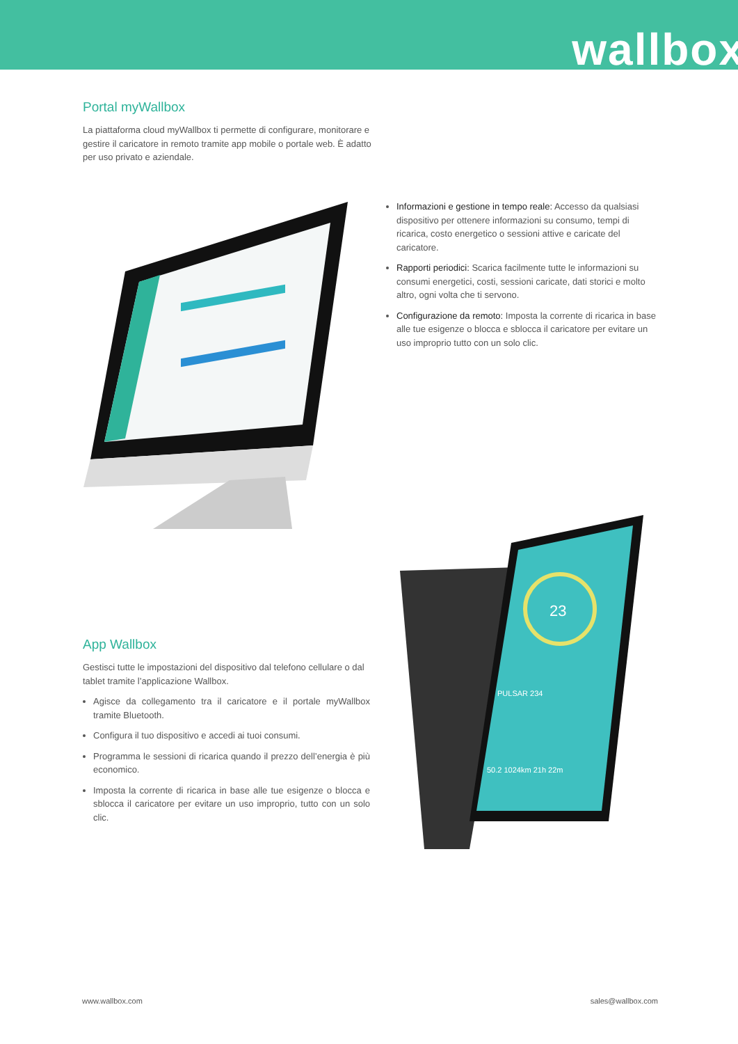wallbox
Portal myWallbox
La piattaforma cloud myWallbox ti permette di configurare, monitorare e gestire il caricatore in remoto tramite app mobile o portale web. È adatto per uso privato e aziendale.
Informazioni e gestione in tempo reale: Accesso da qualsiasi dispositivo per ottenere informazioni su consumo, tempi di ricarica, costo energetico o sessioni attive e caricate del caricatore.
Rapporti periodici: Scarica facilmente tutte le informazioni su consumi energetici, costi, sessioni caricate, dati storici e molto altro, ogni volta che ti servono.
Configurazione da remoto: Imposta la corrente di ricarica in base alle tue esigenze o blocca e sblocca il caricatore per evitare un uso improprio tutto con un solo clic.
23
PULSAR 234
50.2 1024km 21h 22m
App Wallbox
Gestisci tutte le impostazioni del dispositivo dal telefono cellulare o dal tablet tramite l’applicazione Wallbox.
Agisce da collegamento tra il caricatore e il portale myWallbox tramite Bluetooth.
Configura il tuo dispositivo e accedi ai tuoi consumi.
Programma le sessioni di ricarica quando il prezzo dell’energia è più economico.
Imposta la corrente di ricarica in base alle tue esigenze o blocca e sblocca il caricatore per evitare un uso improprio, tutto con un solo clic.
www.wallbox.com sales@wallbox.com